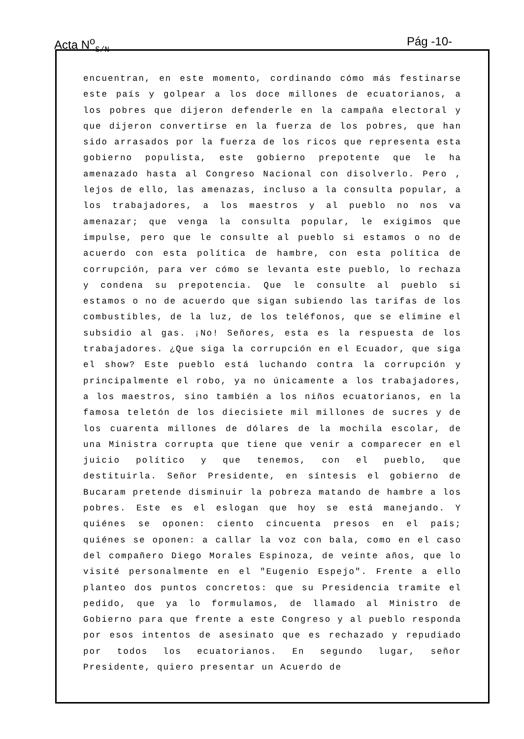Acta N<sup>o</sup><sub>S/N</sub> Pág -10-
encuentran, en este momento, cordinando cómo más festinarse este país y golpear a los doce millones de ecuatorianos, a los pobres que dijeron defenderle en la campaña electoral y que dijeron convertirse en la fuerza de los pobres, que han sido arrasados por la fuerza de los ricos que representa esta gobierno populista, este gobierno prepotente que le ha amenazado hasta al Congreso Nacional con disolverlo. Pero , lejos de ello, las amenazas, incluso a la consulta popular, a los trabajadores, a los maestros y al pueblo no nos va amenazar; que venga la consulta popular, le exigimos que impulse, pero que le consulte al pueblo si estamos o no de acuerdo con esta política de hambre, con esta política de corrupción, para ver cómo se levanta este pueblo, lo rechaza y condena su prepotencia. Que le consulte al pueblo si estamos o no de acuerdo que sigan subiendo las tarifas de los combustibles, de la luz, de los teléfonos, que se elimine el subsidio al gas. ¡No! Señores, esta es la respuesta de los trabajadores. ¿Que siga la corrupción en el Ecuador, que siga el show? Este pueblo está luchando contra la corrupción y principalmente el robo, ya no únicamente a los trabajadores, a los maestros, sino también a los niños ecuatorianos, en la famosa teletón de los diecisiete mil millones de sucres y de los cuarenta millones de dólares de la mochila escolar, de una Ministra corrupta que tiene que venir a comparecer en el juicio político y que tenemos, con el pueblo, que destituirla. Señor Presidente, en síntesis el gobierno de Bucaram pretende disminuir la pobreza matando de hambre a los pobres. Este es el eslogan que hoy se está manejando. Y quiénes se oponen: ciento cincuenta presos en el país; quiénes se oponen: a callar la voz con bala, como en el caso del compañero Diego Morales Espinoza, de veinte años, que lo visité personalmente en el "Eugenio Espejo". Frente a ello planteo dos puntos concretos: que su Presidencia tramite el pedido, que ya lo formulamos, de llamado al Ministro de Gobierno para que frente a este Congreso y al pueblo responda por esos intentos de asesinato que es rechazado y repudiado por todos los ecuatorianos. En segundo lugar, señor Presidente, quiero presentar un Acuerdo de